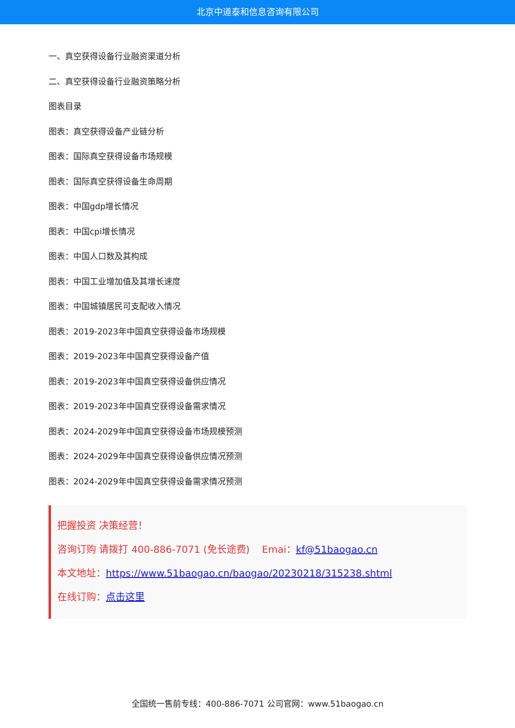北京中道泰和信息咨询有限公司
一、真空获得设备行业融资渠道分析
二、真空获得设备行业融资策略分析
图表目录
图表：真空获得设备产业链分析
图表：国际真空获得设备市场规模
图表：国际真空获得设备生命周期
图表：中国gdp增长情况
图表：中国cpi增长情况
图表：中国人口数及其构成
图表：中国工业增加值及其增长速度
图表：中国城镇居民可支配收入情况
图表：2019-2023年中国真空获得设备市场规模
图表：2019-2023年中国真空获得设备产值
图表：2019-2023年中国真空获得设备供应情况
图表：2019-2023年中国真空获得设备需求情况
图表：2024-2029年中国真空获得设备市场规模预测
图表：2024-2029年中国真空获得设备供应情况预测
图表：2024-2029年中国真空获得设备需求情况预测
把握投资 决策经营！
咨询订购 请拨打 400-886-7071 (免长途费) Emai：kf@51baogao.cn
本文地址：https://www.51baogao.cn/baogao/20230218/315238.shtml
在线订购：点击这里
全国统一售前专线：400-886-7071 公司官网：www.51baogao.cn